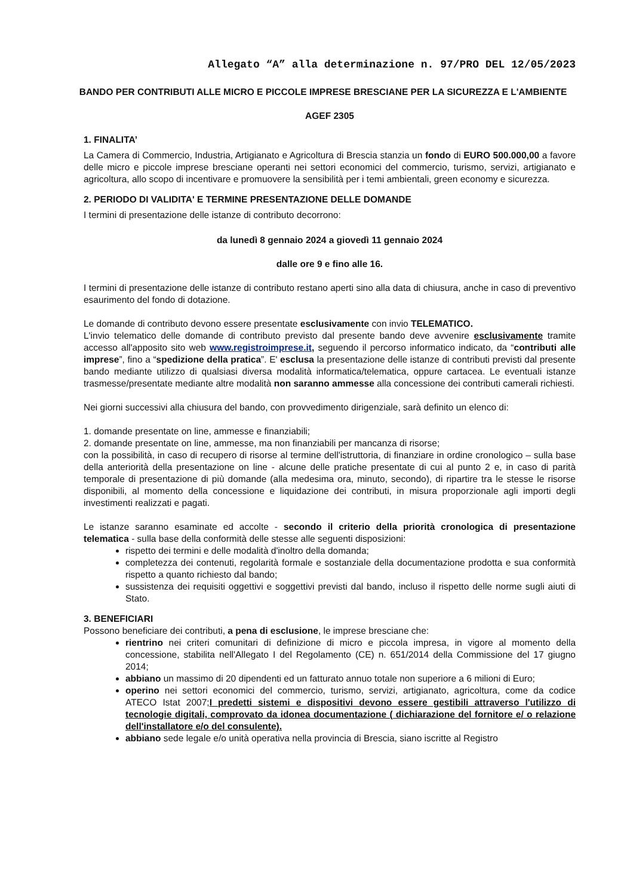Allegato “A” alla determinazione n. 97/PRO DEL 12/05/2023
BANDO PER CONTRIBUTI ALLE MICRO E PICCOLE IMPRESE BRESCIANE PER LA SICUREZZA E L'AMBIENTE
AGEF 2305
1. FINALITA’
La Camera di Commercio, Industria, Artigianato e Agricoltura di Brescia stanzia un fondo di EURO 500.000,00 a favore delle micro e piccole imprese bresciane operanti nei settori economici del commercio, turismo, servizi, artigianato e agricoltura, allo scopo di incentivare e promuovere la sensibilità per i temi ambientali, green economy e sicurezza.
2. PERIODO DI VALIDITA' E TERMINE PRESENTAZIONE DELLE DOMANDE
I termini di presentazione delle istanze di contributo decorrono:
da lunedì 8 gennaio 2024 a giovedì 11 gennaio 2024
dalle ore 9 e fino alle 16.
I termini di presentazione delle istanze di contributo restano aperti sino alla data di chiusura, anche in caso di preventivo esaurimento del fondo di dotazione.
Le domande di contributo devono essere presentate esclusivamente con invio TELEMATICO.
L'invio telematico delle domande di contributo previsto dal presente bando deve avvenire esclusivamente tramite accesso all'apposito sito web www.registroimprese.it, seguendo il percorso informatico indicato, da “contributi alle imprese”, fino a “spedizione della pratica”. E' esclusa la presentazione delle istanze di contributi previsti dal presente bando mediante utilizzo di qualsiasi diversa modalità informatica/telematica, oppure cartacea. Le eventuali istanze trasmesse/presentate mediante altre modalità non saranno ammesse alla concessione dei contributi camerali richiesti.
Nei giorni successivi alla chiusura del bando, con provvedimento dirigenziale, sarà definito un elenco di:
1. domande presentate on line, ammesse e finanziabili;
2. domande presentate on line, ammesse, ma non finanziabili per mancanza di risorse;
con la possibilità, in caso di recupero di risorse al termine dell'istruttoria, di finanziare in ordine cronologico – sulla base della anteriorità della presentazione on line - alcune delle pratiche presentate di cui al punto 2 e, in caso di parità temporale di presentazione di più domande (alla medesima ora, minuto, secondo), di ripartire tra le stesse le risorse disponibili, al momento della concessione e liquidazione dei contributi, in misura proporzionale agli importi degli investimenti realizzati e pagati.
Le istanze saranno esaminate ed accolte - secondo il criterio della priorità cronologica di presentazione telematica - sulla base della conformità delle stesse alle seguenti disposizioni:
rispetto dei termini e delle modalità d'inoltro della domanda;
completezza dei contenuti, regolarità formale e sostanziale della documentazione prodotta e sua conformità rispetto a quanto richiesto dal bando;
sussistenza dei requisiti oggettivi e soggettivi previsti dal bando, incluso il rispetto delle norme sugli aiuti di Stato.
3. BENEFICIARI
Possono beneficiare dei contributi, a pena di esclusione, le imprese bresciane che:
rientrino nei criteri comunitari di definizione di micro e piccola impresa, in vigore al momento della concessione, stabilita nell'Allegato I del Regolamento (CE) n. 651/2014 della Commissione del 17 giugno 2014;
abbiano un massimo di 20 dipendenti ed un fatturato annuo totale non superiore a 6 milioni di Euro;
operino nei settori economici del commercio, turismo, servizi, artigianato, agricoltura, come da codice ATECO Istat 2007;I predetti sistemi e dispositivi devono essere gestibili attraverso l'utilizzo di tecnologie digitali, comprovato da idonea documentazione ( dichiarazione del fornitore e/ o relazione dell'installatore e/o del consulente).
abbiano sede legale e/o unità operativa nella provincia di Brescia, siano iscritte al Registro